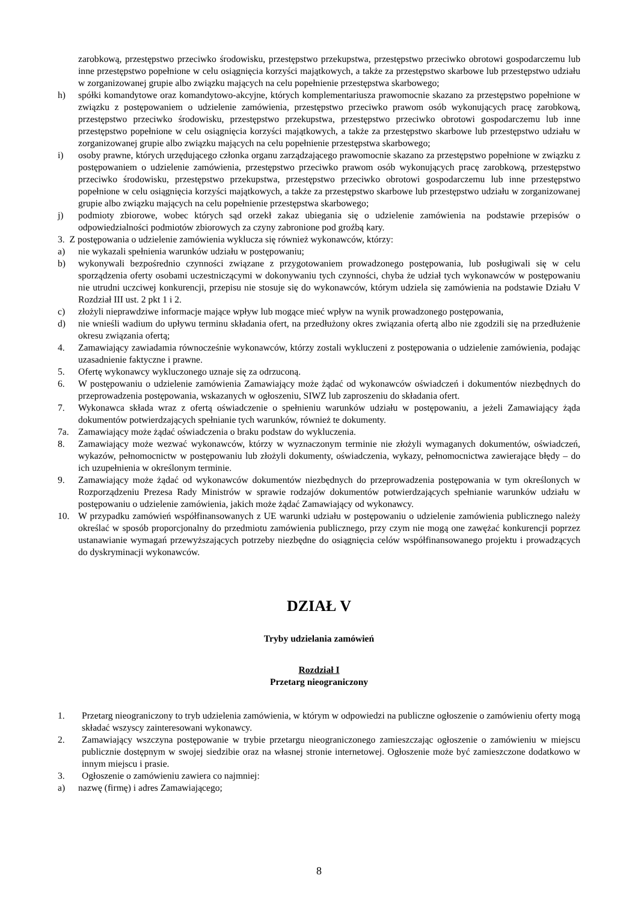zarobkową, przestępstwo przeciwko środowisku, przestępstwo przekupstwa, przestępstwo przeciwko obrotowi gospodarczemu lub inne przestępstwo popełnione w celu osiągnięcia korzyści majątkowych, a także za przestępstwo skarbowe lub przestępstwo udziału w zorganizowanej grupie albo związku mających na celu popełnienie przestępstwa skarbowego;
h) spółki komandytowe oraz komandytowo-akcyjne, których komplementariusza prawomocnie skazano za przestępstwo popełnione w związku z postępowaniem o udzielenie zamówienia, przestępstwo przeciwko prawom osób wykonujących pracę zarobkową, przestępstwo przeciwko środowisku, przestępstwo przekupstwa, przestępstwo przeciwko obrotowi gospodarczemu lub inne przestępstwo popełnione w celu osiągnięcia korzyści majątkowych, a także za przestępstwo skarbowe lub przestępstwo udziału w zorganizowanej grupie albo związku mających na celu popełnienie przestępstwa skarbowego;
i) osoby prawne, których urzędującego członka organu zarządzającego prawomocnie skazano za przestępstwo popełnione w związku z postępowaniem o udzielenie zamówienia, przestępstwo przeciwko prawom osób wykonujących pracę zarobkową, przestępstwo przeciwko środowisku, przestępstwo przekupstwa, przestępstwo przeciwko obrotowi gospodarczemu lub inne przestępstwo popełnione w celu osiągnięcia korzyści majątkowych, a także za przestępstwo skarbowe lub przestępstwo udziału w zorganizowanej grupie albo związku mających na celu popełnienie przestępstwa skarbowego;
j) podmioty zbiorowe, wobec których sąd orzekł zakaz ubiegania się o udzielenie zamówienia na podstawie przepisów o odpowiedzialności podmiotów zbiorowych za czyny zabronione pod groźbą kary.
3. Z postępowania o udzielenie zamówienia wyklucza się również wykonawców, którzy:
a) nie wykazali spełnienia warunków udziału w postępowaniu;
b) wykonywali bezpośrednio czynności związane z przygotowaniem prowadzonego postępowania, lub posługiwali się w celu sporządzenia oferty osobami uczestniczącymi w dokonywaniu tych czynności, chyba że udział tych wykonawców w postępowaniu nie utrudni uczciwej konkurencji, przepisu nie stosuje się do wykonawców, którym udziela się zamówienia na podstawie Działu V Rozdział III ust. 2 pkt 1 i 2.
c) złożyli nieprawdziwe informacje mające wpływ lub mogące mieć wpływ na wynik prowadzonego postępowania,
d) nie wnieśli wadium do upływu terminu składania ofert, na przedłużony okres związania ofertą albo nie zgodzili się na przedłużenie okresu związania ofertą;
4. Zamawiający zawiadamia równocześnie wykonawców, którzy zostali wykluczeni z postępowania o udzielenie zamówienia, podając uzasadnienie faktyczne i prawne.
5. Ofertę wykonawcy wykluczonego uznaje się za odrzuconą.
6. W postępowaniu o udzielenie zamówienia Zamawiający może żądać od wykonawców oświadczeń i dokumentów niezbędnych do przeprowadzenia postępowania, wskazanych w ogłoszeniu, SIWZ lub zaproszeniu do składania ofert.
7. Wykonawca składa wraz z ofertą oświadczenie o spełnieniu warunków udziału w postępowaniu, a jeżeli Zamawiający żąda dokumentów potwierdzających spełnianie tych warunków, również te dokumenty.
7a. Zamawiający może żądać oświadczenia o braku podstaw do wykluczenia.
8. Zamawiający może wezwać wykonawców, którzy w wyznaczonym terminie nie złożyli wymaganych dokumentów, oświadczeń, wykazów, pełnomocnictw w postępowaniu lub złożyli dokumenty, oświadczenia, wykazy, pełnomocnictwa zawierające błędy – do ich uzupełnienia w określonym terminie.
9. Zamawiający może żądać od wykonawców dokumentów niezbędnych do przeprowadzenia postępowania w tym określonych w Rozporządzeniu Prezesa Rady Ministrów w sprawie rodzajów dokumentów potwierdzających spełnianie warunków udziału w postępowaniu o udzielenie zamówienia, jakich może żądać Zamawiający od wykonawcy.
10. W przypadku zamówień współfinansowanych z UE warunki udziału w postępowaniu o udzielenie zamówienia publicznego należy określać w sposób proporcjonalny do przedmiotu zamówienia publicznego, przy czym nie mogą one zawężać konkurencji poprzez ustanawianie wymagań przewyższających potrzeby niezbędne do osiągnięcia celów współfinansowanego projektu i prowadzących do dyskryminacji wykonawców.
DZIAŁ V
Tryby udzielania zamówień
Rozdział I
Przetarg nieograniczony
1. Przetarg nieograniczony to tryb udzielenia zamówienia, w którym w odpowiedzi na publiczne ogłoszenie o zamówieniu oferty mogą składać wszyscy zainteresowani wykonawcy.
2. Zamawiający wszczyna postępowanie w trybie przetargu nieograniczonego zamieszczając ogłoszenie o zamówieniu w miejscu publicznie dostępnym w swojej siedzibie oraz na własnej stronie internetowej. Ogłoszenie może być zamieszczone dodatkowo w innym miejscu i prasie.
3. Ogłoszenie o zamówieniu zawiera co najmniej:
a) nazwę (firmę) i adres Zamawiającego;
8